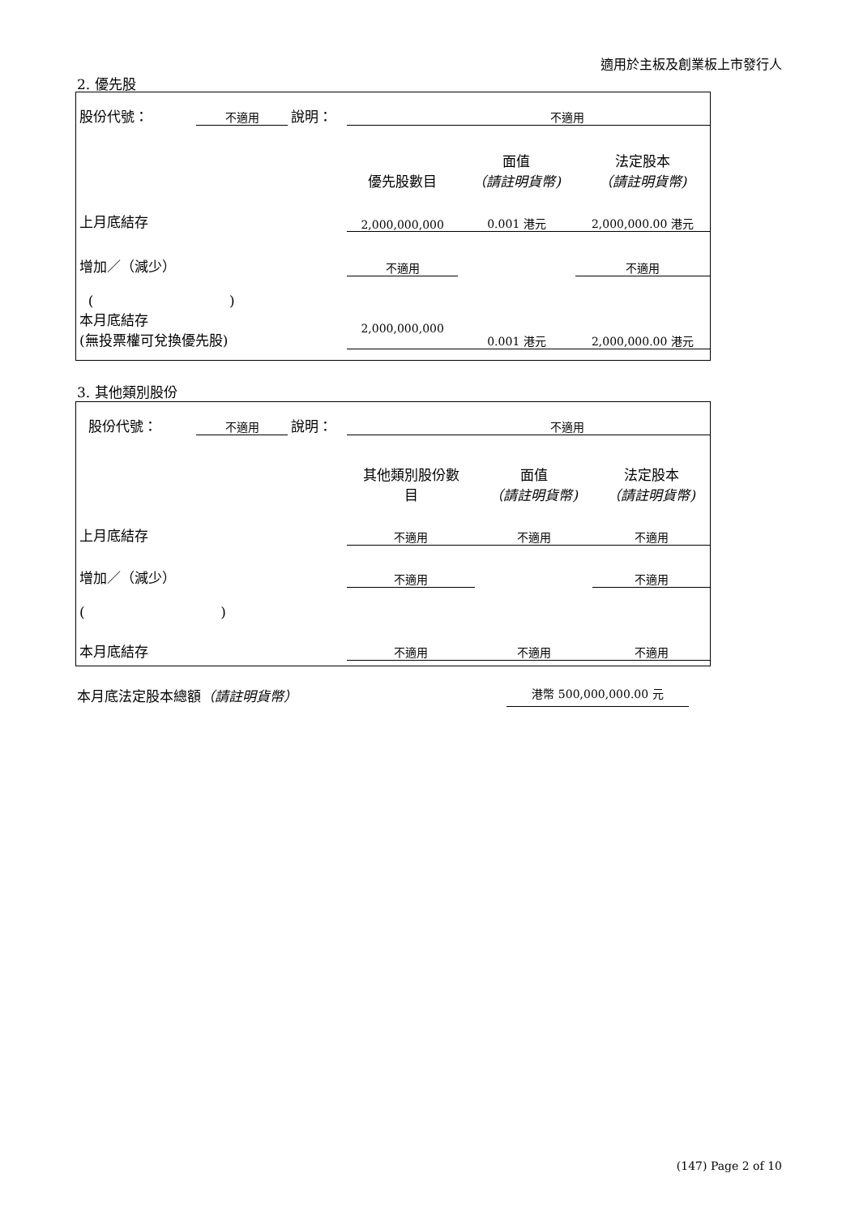適用於主板及創業板上市發行人
2. 優先股
| 股份代號： | 不適用 | 說明： | 不適用 | | |
| | | | 優先股數目 | 面值 （請註明貨幣) | 法定股本 （請註明貨幣) |
| 上月底結存 | | | 2,000,000,000 | 0.001 港元 | 2,000,000.00 港元 |
| 增加／（減少） | | | 不適用 | | 不適用 |
| ( ) | | | | | |
| 本月底結存 (無投票權可兌換優先股) | | | 2,000,000,000 | 0.001 港元 | 2,000,000.00 港元 |
3. 其他類別股份
| 股份代號： | 不適用 | 說明： | 不適用 | | |
| | | | 其他類別股份數 目 | 面值 （請註明貨幣) | 法定股本 （請註明貨幣) |
| 上月底結存 | | | 不適用 | 不適用 | 不適用 |
| 增加／（減少） | | | 不適用 | | 不適用 |
| ( ) | | | | | |
| 本月底結存 | | | 不適用 | 不適用 | 不適用 |
本月底法定股本總額（請註明貨幣） 港幣 500,000,000.00 元
(147) Page 2 of 10